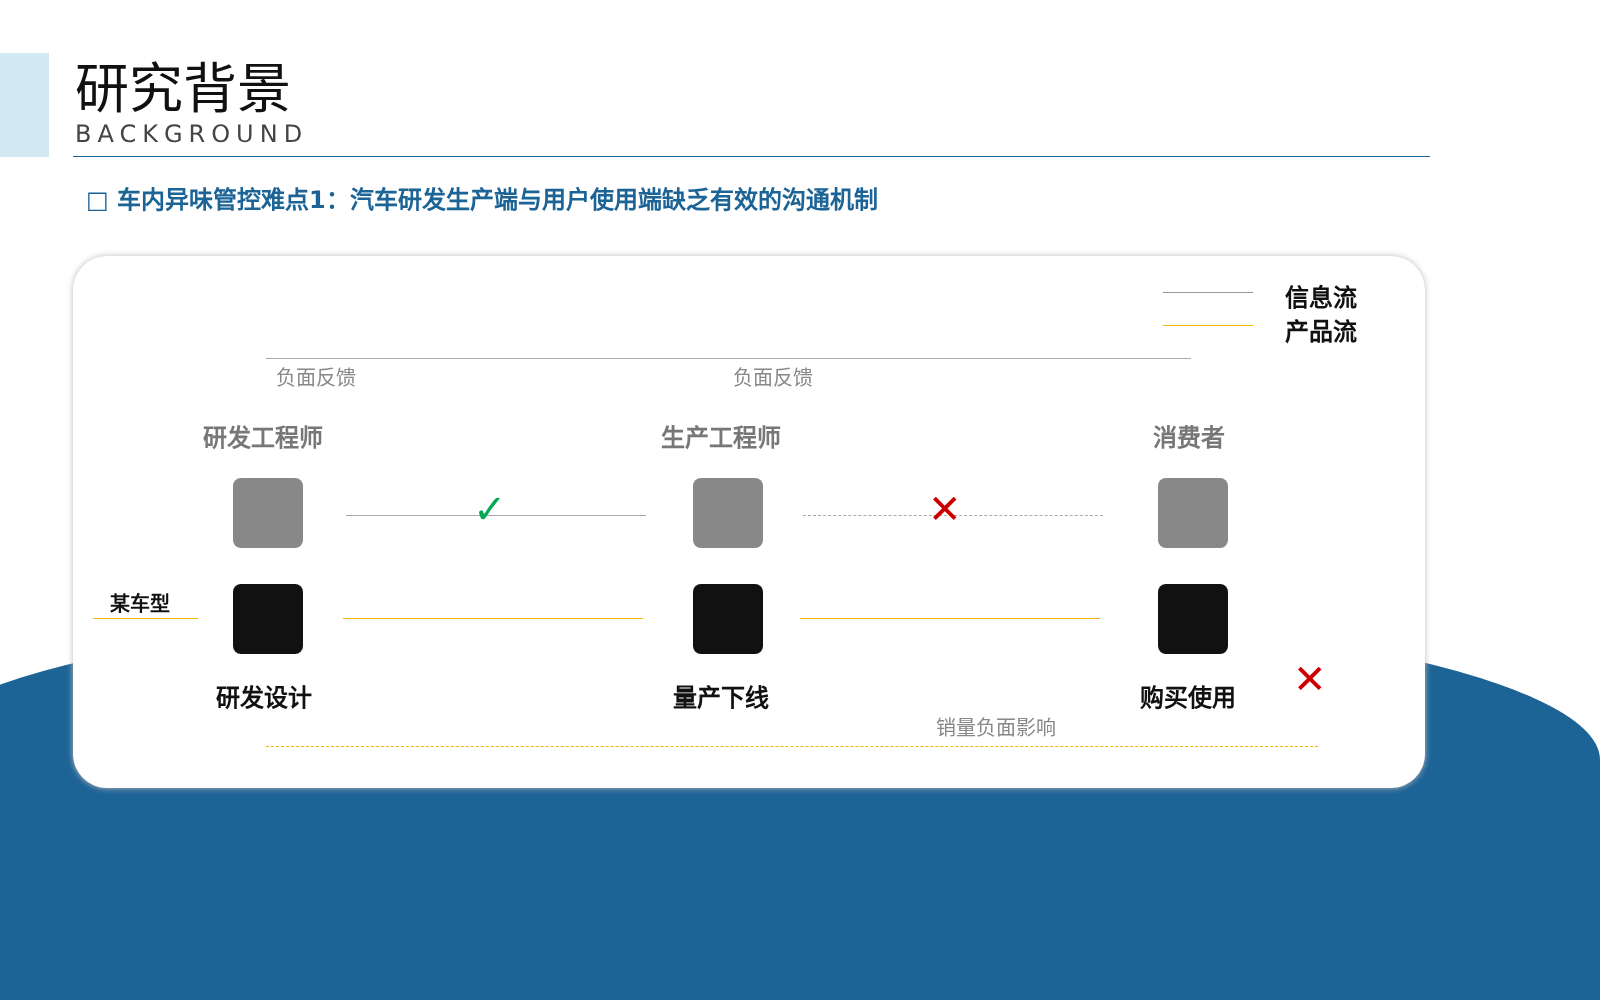研究背景
BACKGROUND
□ 车内异味管控难点1：汽车研发生产端与用户使用端缺乏有效的沟通机制
信息流
产品流
负面反馈 负面反馈
研发工程师 生产工程师 消费者
✓ ✕
某车型
研发设计 量产下线 购买使用 ✕
销量负面影响